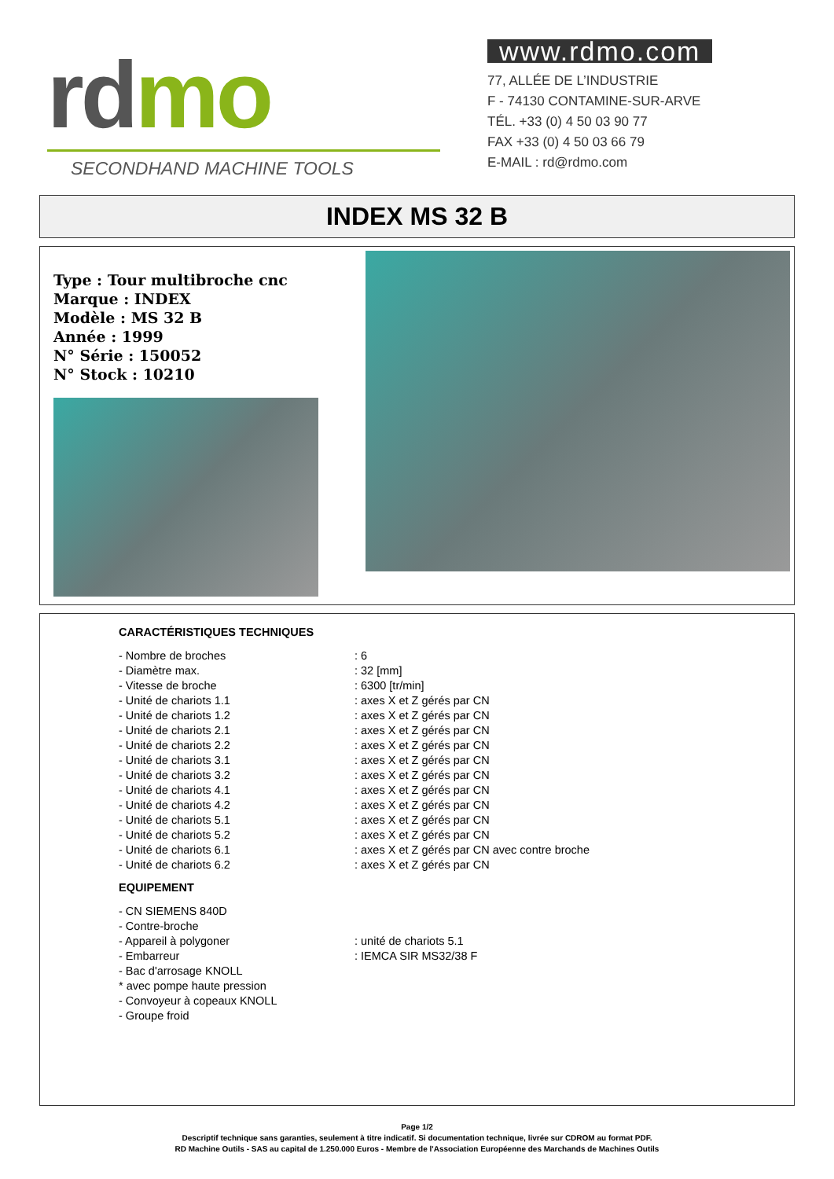rd mo
SECONDHAND MACHINE TOOLS
www.rdmo.com
77, ALLÉE DE L’INDUSTRIE
F - 74130 CONTAMINE-SUR-ARVE
TÉL. +33 (0) 4 50 03 90 77
FAX +33 (0) 4 50 03 66 79
E-MAIL : rd@rdmo.com
INDEX MS 32 B
Type : Tour multibroche cnc
Marque : INDEX
Modèle : MS 32 B
Année : 1999
N° Série : 150052
N° Stock : 10210
CARACTÉRISTIQUES TECHNIQUES
| - Nombre de broches | : 6 |
| - Diamètre max. | : 32 [mm] |
| - Vitesse de broche | : 6300 [tr/min] |
| - Unité de chariots 1.1 | : axes X et Z gérés par CN |
| - Unité de chariots 1.2 | : axes X et Z gérés par CN |
| - Unité de chariots 2.1 | : axes X et Z gérés par CN |
| - Unité de chariots 2.2 | : axes X et Z gérés par CN |
| - Unité de chariots 3.1 | : axes X et Z gérés par CN |
| - Unité de chariots 3.2 | : axes X et Z gérés par CN |
| - Unité de chariots 4.1 | : axes X et Z gérés par CN |
| - Unité de chariots 4.2 | : axes X et Z gérés par CN |
| - Unité de chariots 5.1 | : axes X et Z gérés par CN |
| - Unité de chariots 5.2 | : axes X et Z gérés par CN |
| - Unité de chariots 6.1 | : axes X et Z gérés par CN avec contre broche |
| - Unité de chariots 6.2 | : axes X et Z gérés par CN |
EQUIPEMENT
| - CN SIEMENS 840D | |
| - Contre-broche | |
| - Appareil à polygoner | : unité de chariots 5.1 |
| - Embarreur | : IEMCA SIR MS32/38 F |
| - Bac d'arrosage KNOLL | |
| * avec pompe haute pression | |
| - Convoyeur à copeaux KNOLL | |
| - Groupe froid | |
Page 1/2
Descriptif technique sans garanties, seulement à titre indicatif. Si documentation technique, livrée sur CDROM au format PDF.
RD Machine Outils - SAS au capital de 1.250.000 Euros - Membre de l'Association Européenne des Marchands de Machines Outils